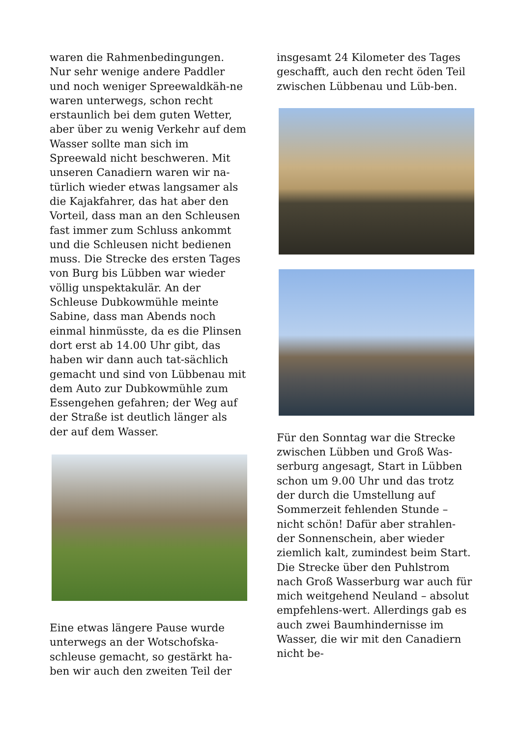waren die Rahmenbedingungen. Nur sehr wenige andere Paddler und noch weniger Spreewaldkäh-ne waren unterwegs, schon recht erstaunlich bei dem guten Wetter, aber über zu wenig Verkehr auf dem Wasser sollte man sich im Spreewald nicht beschweren. Mit unseren Canadiern waren wir na-türlich wieder etwas langsamer als die Kajakfahrer, das hat aber den Vorteil, dass man an den Schleusen fast immer zum Schluss ankommt und die Schleusen nicht bedienen muss. Die Strecke des ersten Tages von Burg bis Lübben war wieder völlig unspektakulär. An der Schleuse Dubkowmühle meinte Sabine, dass man Abends noch einmal hinmüsste, da es die Plinsen dort erst ab 14.00 Uhr gibt, das haben wir dann auch tat-sächlich gemacht und sind von Lübbenau mit dem Auto zur Dubkowmühle zum Essengehen gefahren; der Weg auf der Straße ist deutlich länger als der auf dem Wasser.
Eine etwas längere Pause wurde unterwegs an der Wotschofska-schleuse gemacht, so gestärkt ha-ben wir auch den zweiten Teil der
insgesamt 24 Kilometer des Tages geschafft, auch den recht öden Teil zwischen Lübbenau und Lüb-ben.
Für den Sonntag war die Strecke zwischen Lübben und Groß Was-serburg angesagt, Start in Lübben schon um 9.00 Uhr und das trotz der durch die Umstellung auf Sommerzeit fehlenden Stunde – nicht schön! Dafür aber strahlen-der Sonnenschein, aber wieder ziemlich kalt, zumindest beim Start. Die Strecke über den Puhlstrom nach Groß Wasserburg war auch für mich weitgehend Neuland – absolut empfehlens-wert. Allerdings gab es auch zwei Baumhindernisse im Wasser, die wir mit den Canadiern nicht be-